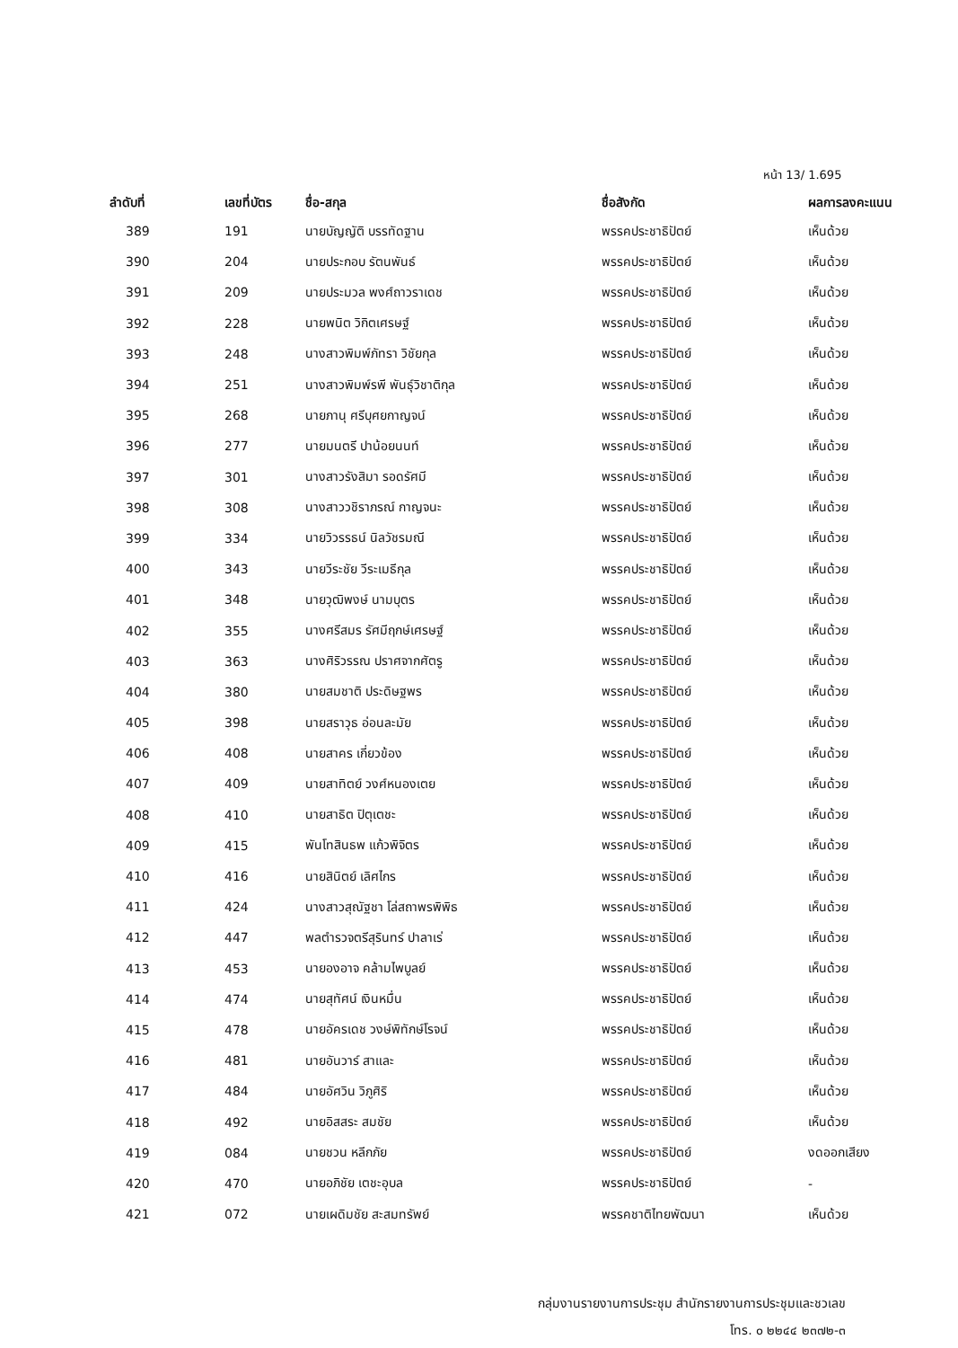หน้า 13/ 1.695
| ลำดับที่ | เลขที่บัตร | ชื่อ-สกุล | ชื่อสังกัด | ผลการลงคะแนน |
| --- | --- | --- | --- | --- |
| 389 | 191 | นายบัญญัติ บรรทัดฐาน | พรรคประชาธิปัตย์ | เห็นด้วย |
| 390 | 204 | นายประกอบ รัตนพันธ์ | พรรคประชาธิปัตย์ | เห็นด้วย |
| 391 | 209 | นายประมวล พงศ์ถาวราเดช | พรรคประชาธิปัตย์ | เห็นด้วย |
| 392 | 228 | นายพนิต วิกิตเศรษฐ์ | พรรคประชาธิปัตย์ | เห็นด้วย |
| 393 | 248 | นางสาวพิมพ์ภัทรา วิชัยกุล | พรรคประชาธิปัตย์ | เห็นด้วย |
| 394 | 251 | นางสาวพิมพ์รพี พันธุ์วิชาติกุล | พรรคประชาธิปัตย์ | เห็นด้วย |
| 395 | 268 | นายภานุ ศรีบุศยกาญจน์ | พรรคประชาธิปัตย์ | เห็นด้วย |
| 396 | 277 | นายมนตรี ปาน้อยนนท์ | พรรคประชาธิปัตย์ | เห็นด้วย |
| 397 | 301 | นางสาวรังสิมา รอดรัศมี | พรรคประชาธิปัตย์ | เห็นด้วย |
| 398 | 308 | นางสาววชิราภรณ์ กาญจนะ | พรรคประชาธิปัตย์ | เห็นด้วย |
| 399 | 334 | นายวิวรรธน์ นิลวัชรมณี | พรรคประชาธิปัตย์ | เห็นด้วย |
| 400 | 343 | นายวีระชัย วีระเมธีกุล | พรรคประชาธิปัตย์ | เห็นด้วย |
| 401 | 348 | นายวุฒิพงษ์ นามบุตร | พรรคประชาธิปัตย์ | เห็นด้วย |
| 402 | 355 | นางศรีสมร รัศมีฤกษ์เศรษฐ์ | พรรคประชาธิปัตย์ | เห็นด้วย |
| 403 | 363 | นางศิริวรรณ ปราศจากศัตรู | พรรคประชาธิปัตย์ | เห็นด้วย |
| 404 | 380 | นายสมชาติ ประดิษฐพร | พรรคประชาธิปัตย์ | เห็นด้วย |
| 405 | 398 | นายสราวุธ อ่อนละมัย | พรรคประชาธิปัตย์ | เห็นด้วย |
| 406 | 408 | นายสาคร เกี่ยวข้อง | พรรคประชาธิปัตย์ | เห็นด้วย |
| 407 | 409 | นายสาทิตย์ วงศ์หนองเตย | พรรคประชาธิปัตย์ | เห็นด้วย |
| 408 | 410 | นายสาธิต ปิตุเตชะ | พรรคประชาธิปัตย์ | เห็นด้วย |
| 409 | 415 | พันโทสินธพ แก้วพิจิตร | พรรคประชาธิปัตย์ | เห็นด้วย |
| 410 | 416 | นายสินิตย์ เลิศไกร | พรรคประชาธิปัตย์ | เห็นด้วย |
| 411 | 424 | นางสาวสุณัฐชา โล่สถาพรพิพิธ | พรรคประชาธิปัตย์ | เห็นด้วย |
| 412 | 447 | พลตำรวจตรีสุรินทร์ ปาลาเร่ | พรรคประชาธิปัตย์ | เห็นด้วย |
| 413 | 453 | นายองอาจ คล้ามไพบูลย์ | พรรคประชาธิปัตย์ | เห็นด้วย |
| 414 | 474 | นายสุทัศน์ เงินหมื่น | พรรคประชาธิปัตย์ | เห็นด้วย |
| 415 | 478 | นายอัครเดช วงษ์พิทักษ์โรจน์ | พรรคประชาธิปัตย์ | เห็นด้วย |
| 416 | 481 | นายอันวาร์ สาและ | พรรคประชาธิปัตย์ | เห็นด้วย |
| 417 | 484 | นายอัศวิน วิภูศิริ | พรรคประชาธิปัตย์ | เห็นด้วย |
| 418 | 492 | นายอิสสระ สมชัย | พรรคประชาธิปัตย์ | เห็นด้วย |
| 419 | 084 | นายชวน หลีกภัย | พรรคประชาธิปัตย์ | งดออกเสียง |
| 420 | 470 | นายอภิชัย เตชะอุบล | พรรคประชาธิปัตย์ | - |
| 421 | 072 | นายเผดิมชัย สะสมทรัพย์ | พรรคชาติไทยพัฒนา | เห็นด้วย |
กลุ่มงานรายงานการประชุม สำนักรายงานการประชุมและชวเลข
โทร. ๐ ๒๒๔๔ ๒๓๗๒-๓